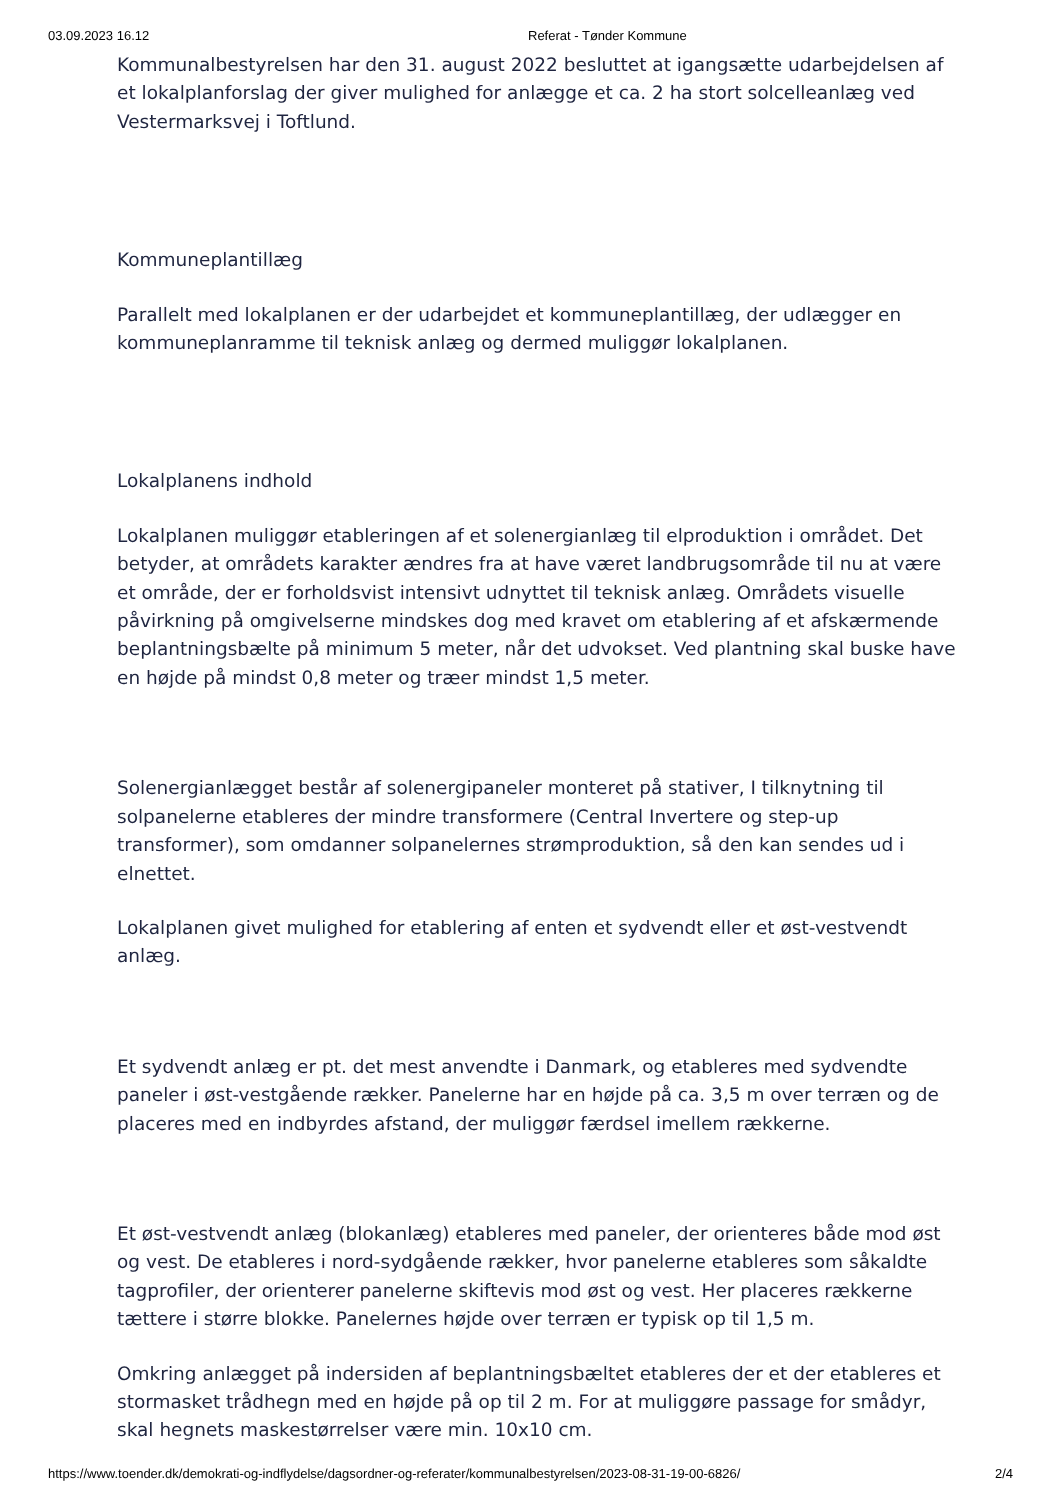03.09.2023 16.12 Referat - Tønder Kommune
Kommunalbestyrelsen har den 31. august 2022 besluttet at igangsætte udarbejdelsen af et lokalplanforslag der giver mulighed for anlægge et ca. 2 ha stort solcelleanlæg ved Vestermarksvej i Toftlund.
Kommuneplantillæg
Parallelt med lokalplanen er der udarbejdet et kommuneplantillæg, der udlægger en kommuneplanramme til teknisk anlæg og dermed muliggør lokalplanen.
Lokalplanens indhold
Lokalplanen muliggør etableringen af et solenergianlæg til elproduktion i området. Det betyder, at områdets karakter ændres fra at have været landbrugsområde til nu at være et område, der er forholdsvist intensivt udnyttet til teknisk anlæg. Områdets visuelle påvirkning på omgivelserne mindskes dog med kravet om etablering af et afskærmende beplantningsbælte på minimum 5 meter, når det udvokset. Ved plantning skal buske have en højde på mindst 0,8 meter og træer mindst 1,5 meter.
Solenergianlægget består af solenergipaneler monteret på stativer, I tilknytning til solpanelerne etableres der mindre transformere (Central Invertere og step-up transformer), som omdanner solpanelernes strømproduktion, så den kan sendes ud i elnettet.
Lokalplanen givet mulighed for etablering af enten et sydvendt eller et øst-vestvendt anlæg.
Et sydvendt anlæg er pt. det mest anvendte i Danmark, og etableres med sydvendte paneler i øst-vestgående rækker. Panelerne har en højde på ca. 3,5 m over terræn og de placeres med en indbyrdes afstand, der muliggør færdsel imellem rækkerne.
Et øst-vestvendt anlæg (blokanlæg) etableres med paneler, der orienteres både mod øst og vest. De etableres i nord-sydgående rækker, hvor panelerne etableres som såkaldte tagprofiler, der orienterer panelerne skiftevis mod øst og vest. Her placeres rækkerne tættere i større blokke. Panelernes højde over terræn er typisk op til 1,5 m.
Omkring anlægget på indersiden af beplantningsbæltet etableres der et der etableres et stormasket trådhegn med en højde på op til 2 m. For at muliggøre passage for smådyr, skal hegnets maskestørrelser være min. 10x10 cm.
https://www.toender.dk/demokrati-og-indflydelse/dagsordner-og-referater/kommunalbestyrelsen/2023-08-31-19-00-6826/ 2/4